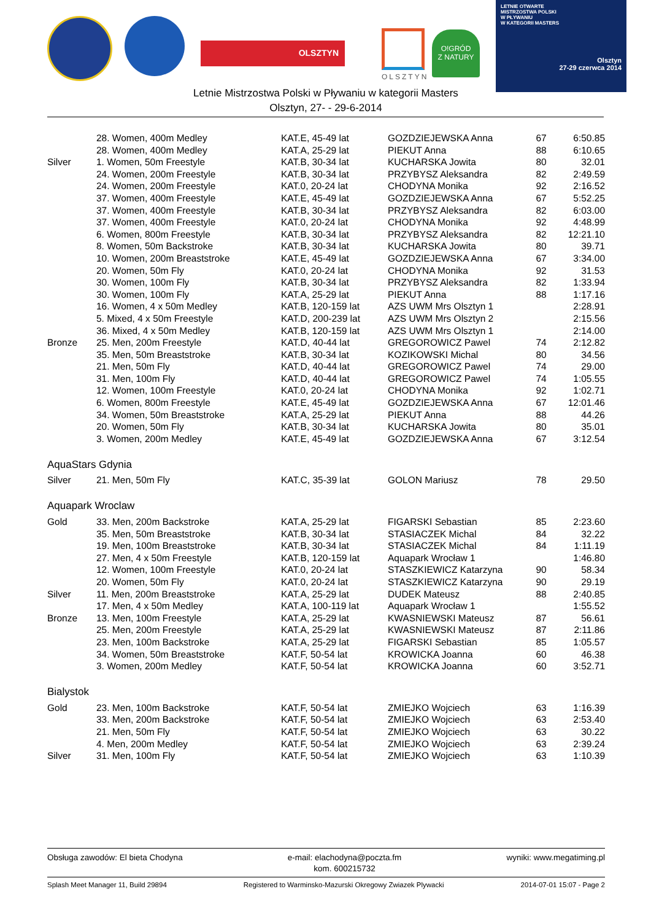OLSZTYN
OLSZTYN
O!GRÓD
Z NATURY
LETNIE OTWARTE
MISTRZOSTWA POLSKI
W PŁYWANIU
W KATEGORII MASTERS
Olsztyn
27-29 czerwca 2014
Letnie Mistrzostwa Polski w Pływaniu w kategorii Masters
Olsztyn, 27- - 29-6-2014
| | 28. Women, 400m Medley | KAT.E, 45-49 lat | GOZDZIEJEWSKA Anna | 67 | 6:50.85 |
| | 28. Women, 400m Medley | KAT.A, 25-29 lat | PIEKUT Anna | 88 | 6:10.65 |
| Silver | 1. Women, 50m Freestyle | KAT.B, 30-34 lat | KUCHARSKA Jowita | 80 | 32.01 |
| | 24. Women, 200m Freestyle | KAT.B, 30-34 lat | PRZYBYSZ Aleksandra | 82 | 2:49.59 |
| | 24. Women, 200m Freestyle | KAT.0, 20-24 lat | CHODYNA Monika | 92 | 2:16.52 |
| | 37. Women, 400m Freestyle | KAT.E, 45-49 lat | GOZDZIEJEWSKA Anna | 67 | 5:52.25 |
| | 37. Women, 400m Freestyle | KAT.B, 30-34 lat | PRZYBYSZ Aleksandra | 82 | 6:03.00 |
| | 37. Women, 400m Freestyle | KAT.0, 20-24 lat | CHODYNA Monika | 92 | 4:48.99 |
| | 6. Women, 800m Freestyle | KAT.B, 30-34 lat | PRZYBYSZ Aleksandra | 82 | 12:21.10 |
| | 8. Women, 50m Backstroke | KAT.B, 30-34 lat | KUCHARSKA Jowita | 80 | 39.71 |
| | 10. Women, 200m Breaststroke | KAT.E, 45-49 lat | GOZDZIEJEWSKA Anna | 67 | 3:34.00 |
| | 20. Women, 50m Fly | KAT.0, 20-24 lat | CHODYNA Monika | 92 | 31.53 |
| | 30. Women, 100m Fly | KAT.B, 30-34 lat | PRZYBYSZ Aleksandra | 82 | 1:33.94 |
| | 30. Women, 100m Fly | KAT.A, 25-29 lat | PIEKUT Anna | 88 | 1:17.16 |
| | 16. Women, 4 x 50m Medley | KAT.B, 120-159 lat | AZS UWM Mrs Olsztyn 1 | | 2:28.91 |
| | 5. Mixed, 4 x 50m Freestyle | KAT.D, 200-239 lat | AZS UWM Mrs Olsztyn 2 | | 2:15.56 |
| | 36. Mixed, 4 x 50m Medley | KAT.B, 120-159 lat | AZS UWM Mrs Olsztyn 1 | | 2:14.00 |
| Bronze | 25. Men, 200m Freestyle | KAT.D, 40-44 lat | GREGOROWICZ Pawel | 74 | 2:12.82 |
| | 35. Men, 50m Breaststroke | KAT.B, 30-34 lat | KOZIKOWSKI Michal | 80 | 34.56 |
| | 21. Men, 50m Fly | KAT.D, 40-44 lat | GREGOROWICZ Pawel | 74 | 29.00 |
| | 31. Men, 100m Fly | KAT.D, 40-44 lat | GREGOROWICZ Pawel | 74 | 1:05.55 |
| | 12. Women, 100m Freestyle | KAT.0, 20-24 lat | CHODYNA Monika | 92 | 1:02.71 |
| | 6. Women, 800m Freestyle | KAT.E, 45-49 lat | GOZDZIEJEWSKA Anna | 67 | 12:01.46 |
| | 34. Women, 50m Breaststroke | KAT.A, 25-29 lat | PIEKUT Anna | 88 | 44.26 |
| | 20. Women, 50m Fly | KAT.B, 30-34 lat | KUCHARSKA Jowita | 80 | 35.01 |
| | 3. Women, 200m Medley | KAT.E, 45-49 lat | GOZDZIEJEWSKA Anna | 67 | 3:12.54 |
| AquaStars Gdynia | | | | | |
| Silver | 21. Men, 50m Fly | KAT.C, 35-39 lat | GOLON Mariusz | 78 | 29.50 |
| Aquapark Wroclaw | | | | | |
| Gold | 33. Men, 200m Backstroke | KAT.A, 25-29 lat | FIGARSKI Sebastian | 85 | 2:23.60 |
| | 35. Men, 50m Breaststroke | KAT.B, 30-34 lat | STASIACZEK Michal | 84 | 32.22 |
| | 19. Men, 100m Breaststroke | KAT.B, 30-34 lat | STASIACZEK Michal | 84 | 1:11.19 |
| | 27. Men, 4 x 50m Freestyle | KAT.B, 120-159 lat | Aquapark Wrocław 1 | | 1:46.80 |
| | 12. Women, 100m Freestyle | KAT.0, 20-24 lat | STASZKIEWICZ Katarzyna | 90 | 58.34 |
| | 20. Women, 50m Fly | KAT.0, 20-24 lat | STASZKIEWICZ Katarzyna | 90 | 29.19 |
| Silver | 11. Men, 200m Breaststroke | KAT.A, 25-29 lat | DUDEK Mateusz | 88 | 2:40.85 |
| | 17. Men, 4 x 50m Medley | KAT.A, 100-119 lat | Aquapark Wrocław 1 | | 1:55.52 |
| Bronze | 13. Men, 100m Freestyle | KAT.A, 25-29 lat | KWASNIEWSKI Mateusz | 87 | 56.61 |
| | 25. Men, 200m Freestyle | KAT.A, 25-29 lat | KWASNIEWSKI Mateusz | 87 | 2:11.86 |
| | 23. Men, 100m Backstroke | KAT.A, 25-29 lat | FIGARSKI Sebastian | 85 | 1:05.57 |
| | 34. Women, 50m Breaststroke | KAT.F, 50-54 lat | KROWICKA Joanna | 60 | 46.38 |
| | 3. Women, 200m Medley | KAT.F, 50-54 lat | KROWICKA Joanna | 60 | 3:52.71 |
| Bialystok | | | | | |
| Gold | 23. Men, 100m Backstroke | KAT.F, 50-54 lat | ZMIEJKO Wojciech | 63 | 1:16.39 |
| | 33. Men, 200m Backstroke | KAT.F, 50-54 lat | ZMIEJKO Wojciech | 63 | 2:53.40 |
| | 21. Men, 50m Fly | KAT.F, 50-54 lat | ZMIEJKO Wojciech | 63 | 30.22 |
| | 4. Men, 200m Medley | KAT.F, 50-54 lat | ZMIEJKO Wojciech | 63 | 2:39.24 |
| Silver | 31. Men, 100m Fly | KAT.F, 50-54 lat | ZMIEJKO Wojciech | 63 | 1:10.39 |
Obsługa zawodów: El bieta Chodyna
e-mail: elachodyna@poczta.fm
kom. 600215732
wyniki: www.megatiming.pl
Splash Meet Manager 11, Build 29894
Registered to Warminsko-Mazurski Okregowy Zwiazek Plywacki
2014-07-01 15:07 - Page 2